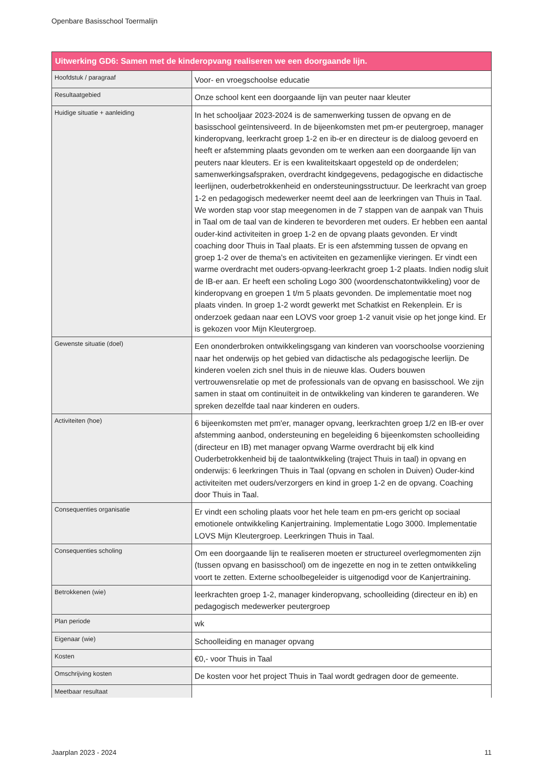Openbare Basisschool Toermalijn
| Uitwerking GD6: Samen met de kinderopvang realiseren we een doorgaande lijn. | |
| --- | --- |
| Hoofdstuk / paragraaf | Voor- en vroegschoolse educatie |
| Resultaatgebied | Onze school kent een doorgaande lijn van peuter naar kleuter |
| Huidige situatie + aanleiding | In het schooljaar 2023-2024 is de samenwerking tussen de opvang en de basisschool geïntensiveerd. In de bijeenkomsten met pm-er peutergroep, manager kinderopvang, leerkracht groep 1-2 en ib-er en directeur is de dialoog gevoerd en heeft er afstemming plaats gevonden om te werken aan een doorgaande lijn van peuters naar kleuters. Er is een kwaliteitskaart opgesteld op de onderdelen; samenwerkingsafspraken, overdracht kindgegevens, pedagogische en didactische leerlijnen, ouderbetrokkenheid en ondersteuningsstructuur. De leerkracht van groep 1-2 en pedagogisch medewerker neemt deel aan de leerkringen van Thuis in Taal. We worden stap voor stap meegenomen in de 7 stappen van de aanpak van Thuis in Taal om de taal van de kinderen te bevorderen met ouders. Er hebben een aantal ouder-kind activiteiten in groep 1-2 en de opvang plaats gevonden. Er vindt coaching door Thuis in Taal plaats. Er is een afstemming tussen de opvang en groep 1-2 over de thema's en activiteiten en gezamenlijke vieringen. Er vindt een warme overdracht met ouders-opvang-leerkracht groep 1-2 plaats. Indien nodig sluit de IB-er aan. Er heeft een scholing Logo 300 (woordenschatontwikkeling) voor de kinderopvang en groepen 1 t/m 5 plaats gevonden. De implementatie moet nog plaats vinden. In groep 1-2 wordt gewerkt met Schatkist en Rekenplein. Er is onderzoek gedaan naar een LOVS voor groep 1-2 vanuit visie op het jonge kind. Er is gekozen voor Mijn Kleutergroep. |
| Gewenste situatie (doel) | Een ononderbroken ontwikkelingsgang van kinderen van voorschoolse voorziening naar het onderwijs op het gebied van didactische als pedagogische leerlijn. De kinderen voelen zich snel thuis in de nieuwe klas. Ouders bouwen vertrouwensrelatie op met de professionals van de opvang en basisschool. We zijn samen in staat om continuïteit in de ontwikkeling van kinderen te garanderen. We spreken dezelfde taal naar kinderen en ouders. |
| Activiteiten (hoe) | 6 bijeenkomsten met pm'er, manager opvang, leerkrachten groep 1/2 en IB-er over afstemming aanbod, ondersteuning en begeleiding 6 bijeenkomsten schoolleiding (directeur en IB) met manager opvang Warme overdracht bij elk kind Ouderbetrokkenheid bij de taalontwikkeling (traject Thuis in taal) in opvang en onderwijs: 6 leerkringen Thuis in Taal (opvang en scholen in Duiven) Ouder-kind activiteiten met ouders/verzorgers en kind in groep 1-2 en de opvang. Coaching door Thuis in Taal. |
| Consequenties organisatie | Er vindt een scholing plaats voor het hele team en pm-ers gericht op sociaal emotionele ontwikkeling Kanjertraining. Implementatie Logo 3000. Implementatie LOVS Mijn Kleutergroep. Leerkringen Thuis in Taal. |
| Consequenties scholing | Om een doorgaande lijn te realiseren moeten er structureel overlegmomenten zijn (tussen opvang en basisschool) om de ingezette en nog in te zetten ontwikkeling voort te zetten. Externe schoolbegeleider is uitgenodigd voor de Kanjertraining. |
| Betrokkenen (wie) | leerkrachten groep 1-2, manager kinderopvang, schoolleiding (directeur en ib) en pedagogisch medewerker peutergroep |
| Plan periode | wk |
| Eigenaar (wie) | Schoolleiding en manager opvang |
| Kosten | €0,- voor Thuis in Taal |
| Omschrijving kosten | De kosten voor het project Thuis in Taal wordt gedragen door de gemeente. |
| Meetbaar resultaat | |
Jaarplan 2023 - 2024 11